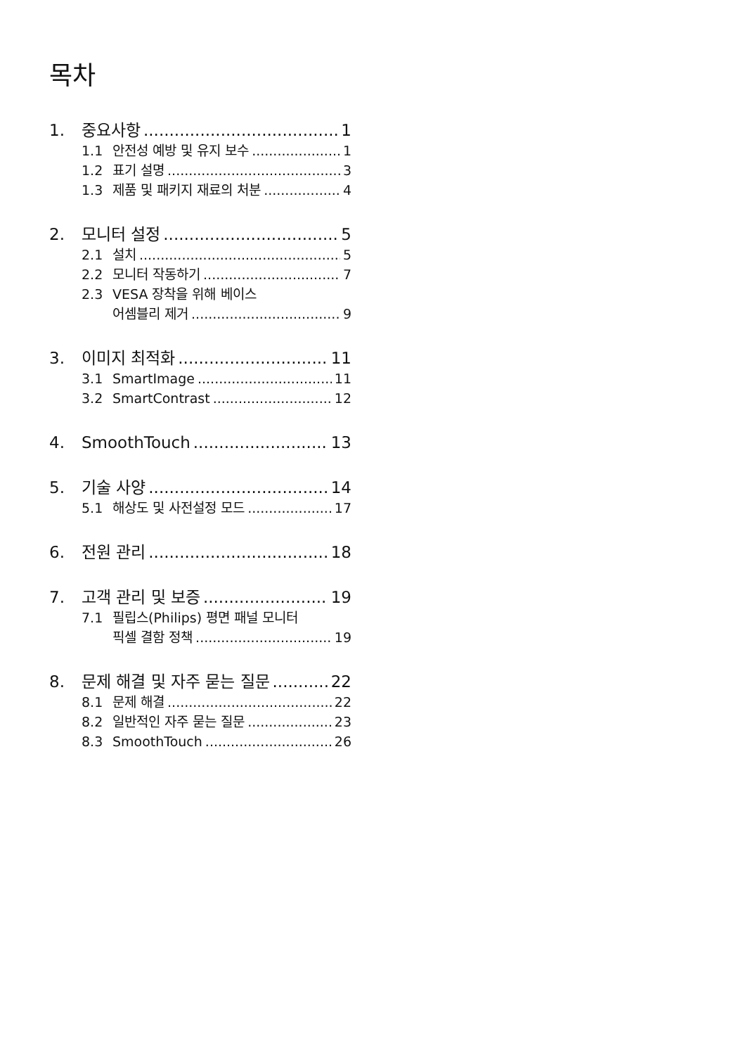목차
1. 중요사항 1
1.1 안전성 예방 및 유지 보수 1
1.2 표기 설명 3
1.3 제품 및 패키지 재료의 처분 4
2. 모니터 설정 5
2.1 설치 5
2.2 모니터 작동하기 7
2.3 VESA 장착을 위해 베이스
어셈블리 제거 9
3. 이미지 최적화 11
3.1 SmartImage 11
3.2 SmartContrast 12
4. SmoothTouch 13
5. 기술 사양 14
5.1 해상도 및 사전설정 모드 17
6. 전원 관리 18
7. 고객 관리 및 보증 19
7.1 필립스(Philips) 평면 패널 모니터
픽셀 결함 정책 19
8. 문제 해결 및 자주 묻는 질문 22
8.1 문제 해결 22
8.2 일반적인 자주 묻는 질문 23
8.3 SmoothTouch 26